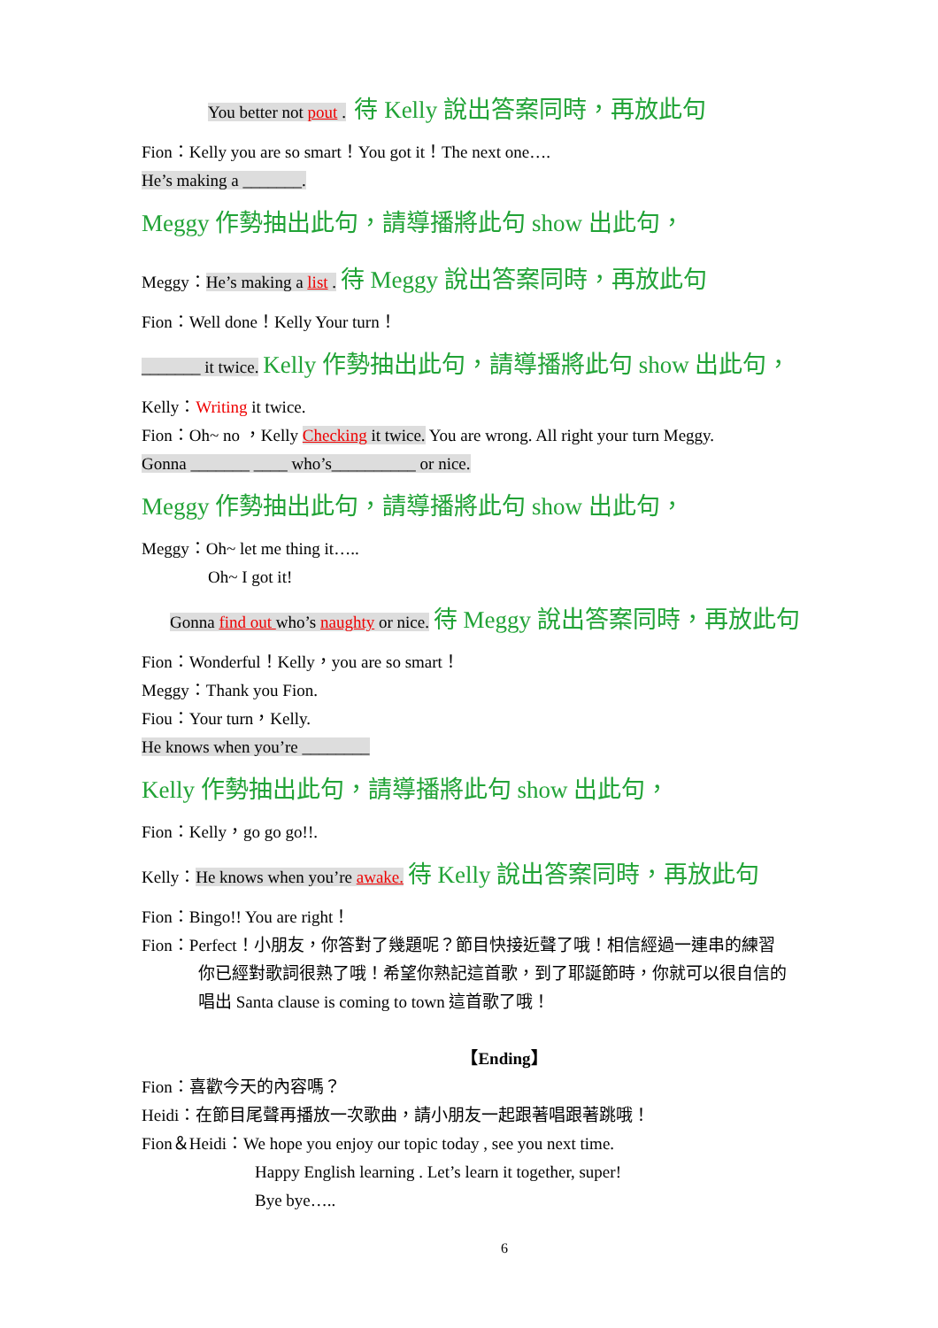You better not pout . 待 Kelly 說出答案同時，再放此句
Fion：Kelly you are so smart！You got it！The next one….
He’s making a _______.
Meggy 作勢抽出此句，請導播將此句 show 出此句，
Meggy：He’s making a list . 待 Meggy 說出答案同時，再放此句
Fion：Well done！Kelly Your turn！
_______ it twice. Kelly 作勢抽出此句，請導播將此句 show 出此句，
Kelly：Writing it twice.
Fion：Oh~ no ，Kelly Checking it twice. You are wrong. All right your turn Meggy.
Gonna _______ ____ who’s__________ or nice.
Meggy 作勢抽出此句，請導播將此句 show 出此句，
Meggy：Oh~ let me thing it…..
Oh~ I got it!
Gonna find out who’s naughty or nice. 待 Meggy 說出答案同時，再放此句
Fion：Wonderful！Kelly，you are so smart！
Meggy：Thank you Fion.
Fiou：Your turn，Kelly.
He knows when you’re ________
Kelly 作勢抽出此句，請導播將此句 show 出此句，
Fion：Kelly，go go go!!.
Kelly：He knows when you’re awake. 待 Kelly 說出答案同時，再放此句
Fion：Bingo!! You are right！
Fion：Perfect！小朋友，你答對了幾題呢？節目快接近聲了哦！相信經過一連串的練習
你已經對歌詞很熟了哦！希望你熟記這首歌，到了耶誕節時，你就可以很自信的
唱出 Santa clause is coming to town 這首歌了哦！
【Ending】
Fion：喜歡今天的內容嗎？
Heidi：在節目尾聲再播放一次歌曲，請小朋友一起跟著唱跟著跳哦！
Fion＆Heidi：We hope you enjoy our topic today , see you next time.
Happy English learning . Let’s learn it together, super!
Bye bye…..
6